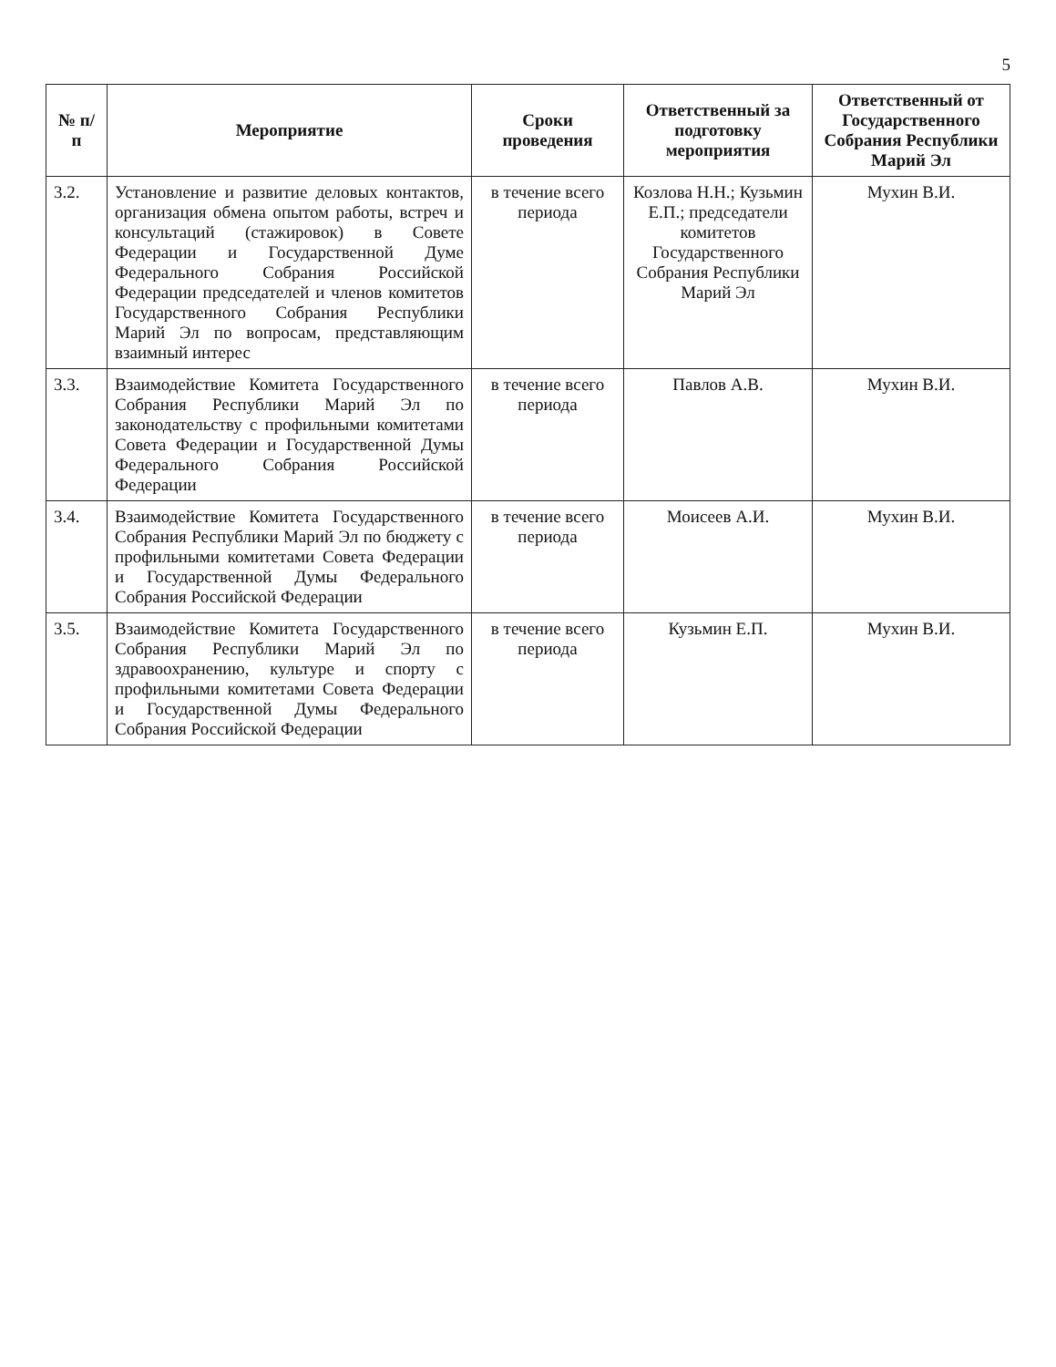5
| № п/п | Мероприятие | Сроки проведения | Ответственный за подготовку мероприятия | Ответственный от Государственного Собрания Республики Марий Эл |
| --- | --- | --- | --- | --- |
| 3.2. | Установление и развитие деловых контактов, организация обмена опытом работы, встреч и консультаций (стажировок) в Совете Федерации и Государственной Думе Федерального Собрания Российской Федерации председателей и членов комитетов Государственного Собрания Республики Марий Эл по вопросам, представляющим взаимный интерес | в течение всего периода | Козлова Н.Н.; Кузьмин Е.П.; председатели комитетов Государственного Собрания Республики Марий Эл | Мухин В.И. |
| 3.3. | Взаимодействие Комитета Государственного Собрания Республики Марий Эл по законодательству с профильными комитетами Совета Федерации и Государственной Думы Федерального Собрания Российской Федерации | в течение всего периода | Павлов А.В. | Мухин В.И. |
| 3.4. | Взаимодействие Комитета Государственного Собрания Республики Марий Эл по бюджету с профильными комитетами Совета Федерации и Государственной Думы Федерального Собрания Российской Федерации | в течение всего периода | Моисеев А.И. | Мухин В.И. |
| 3.5. | Взаимодействие Комитета Государственного Собрания Республики Марий Эл по здравоохранению, культуре и спорту с профильными комитетами Совета Федерации и Государственной Думы Федерального Собрания Российской Федерации | в течение всего периода | Кузьмин Е.П. | Мухин В.И. |